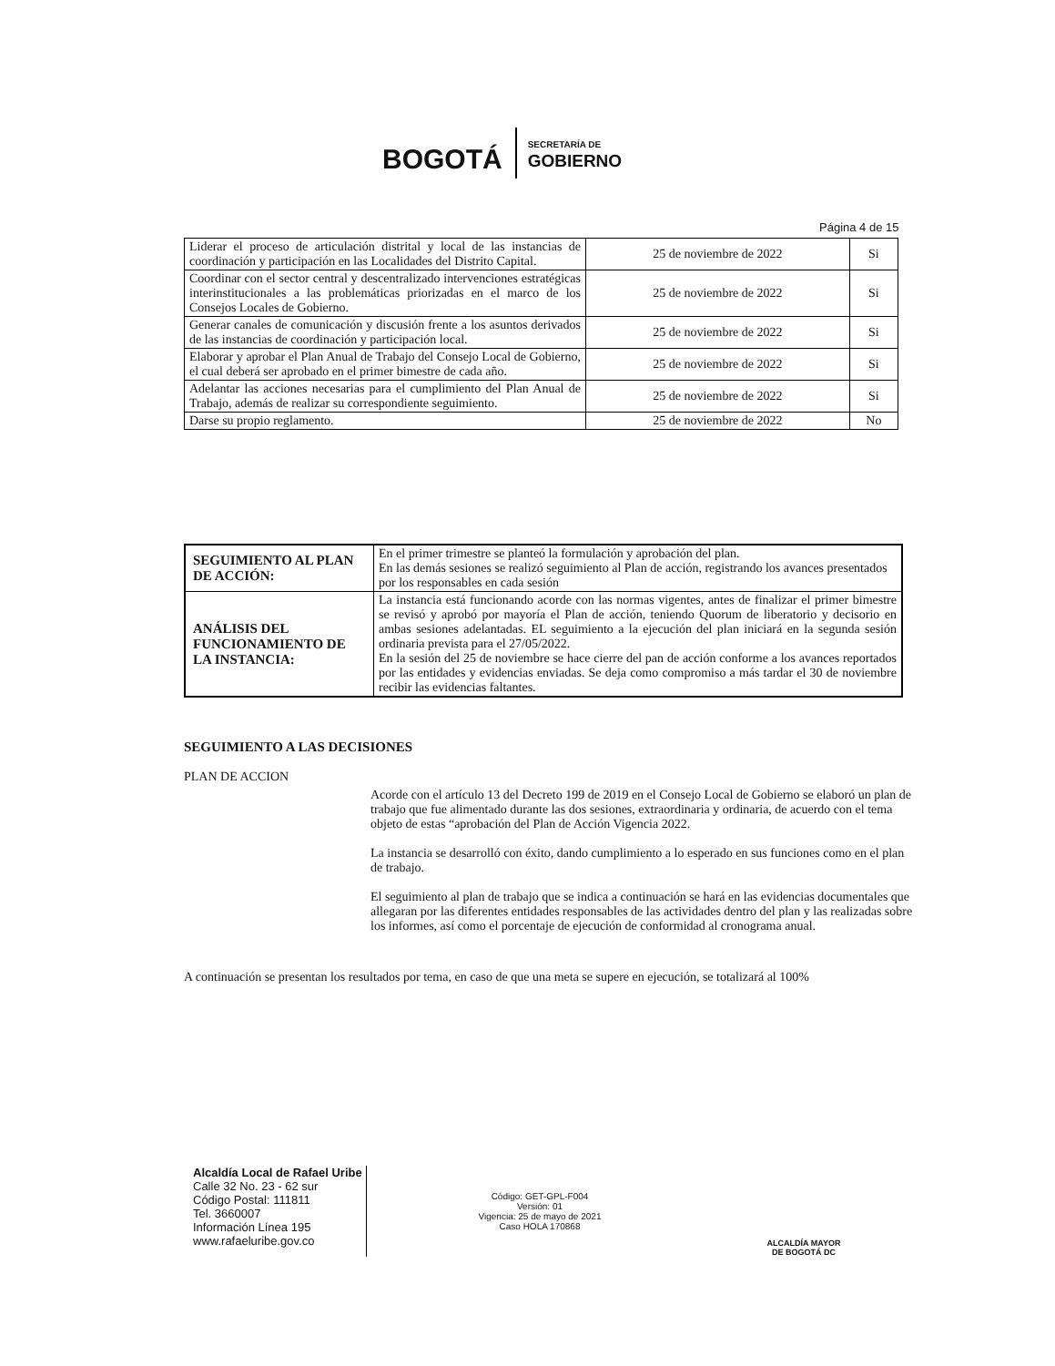BOGOTÁ
SECRETARÍA DE
GOBIERNO
Página 4 de 15
| Liderar el proceso de articulación distrital y local de las instancias de coordinación y participación en las Localidades del Distrito Capital. | 25 de noviembre de 2022 | Si |
| Coordinar con el sector central y descentralizado intervenciones estratégicas interinstitucionales a las problemáticas priorizadas en el marco de los Consejos Locales de Gobierno. | 25 de noviembre de 2022 | Si |
| Generar canales de comunicación y discusión frente a los asuntos derivados de las instancias de coordinación y participación local. | 25 de noviembre de 2022 | Si |
| Elaborar y aprobar el Plan Anual de Trabajo del Consejo Local de Gobierno, el cual deberá ser aprobado en el primer bimestre de cada año. | 25 de noviembre de 2022 | Si |
| Adelantar las acciones necesarias para el cumplimiento del Plan Anual de Trabajo, además de realizar su correspondiente seguimiento. | 25 de noviembre de 2022 | Si |
| Darse su propio reglamento. | 25 de noviembre de 2022 | No |
| SEGUIMIENTO AL PLAN DE ACCIÓN: | En el primer trimestre se planteó la formulación y aprobación del plan. En las demás sesiones se realizó seguimiento al Plan de acción, registrando los avances presentados por los responsables en cada sesión |
| ANÁLISIS DEL FUNCIONAMIENTO DE LA INSTANCIA: | La instancia está funcionando acorde con las normas vigentes, antes de finalizar el primer bimestre se revisó y aprobó por mayoría el Plan de acción, teniendo Quorum de liberatorio y decisorio en ambas sesiones adelantadas. EL seguimiento a la ejecución del plan iniciará en la segunda sesión ordinaria prevista para el 27/05/2022. En la sesión del 25 de noviembre se hace cierre del pan de acción conforme a los avances reportados por las entidades y evidencias enviadas. Se deja como compromiso a más tardar el 30 de noviembre recibir las evidencias faltantes. |
SEGUIMIENTO A LAS DECISIONES
PLAN DE ACCION
Acorde con el artículo 13 del Decreto 199 de 2019 en el Consejo Local de Gobierno se elaboró un plan de trabajo que fue alimentado durante las dos sesiones, extraordinaria y ordinaria, de acuerdo con el tema objeto de estas “aprobación del Plan de Acción Vigencia 2022.
La instancia se desarrolló con éxito, dando cumplimiento a lo esperado en sus funciones como en el plan de trabajo.
El seguimiento al plan de trabajo que se indica a continuación se hará en las evidencias documentales que allegaran por las diferentes entidades responsables de las actividades dentro del plan y las realizadas sobre los informes, así como el porcentaje de ejecución de conformidad al cronograma anual.
A continuación se presentan los resultados por tema, en caso de que una meta se supere en ejecución, se totalizará al 100%
Alcaldía Local de Rafael Uribe
Calle 32 No. 23 - 62 sur
Código Postal: 111811
Tel. 3660007
Información Línea 195
www.rafaeluribe.gov.co
Código: GET-GPL-F004
Versión: 01
Vigencia: 25 de mayo de 2021
Caso HOLA 170868
ALCALDÍA MAYOR
DE BOGOTÁ DC